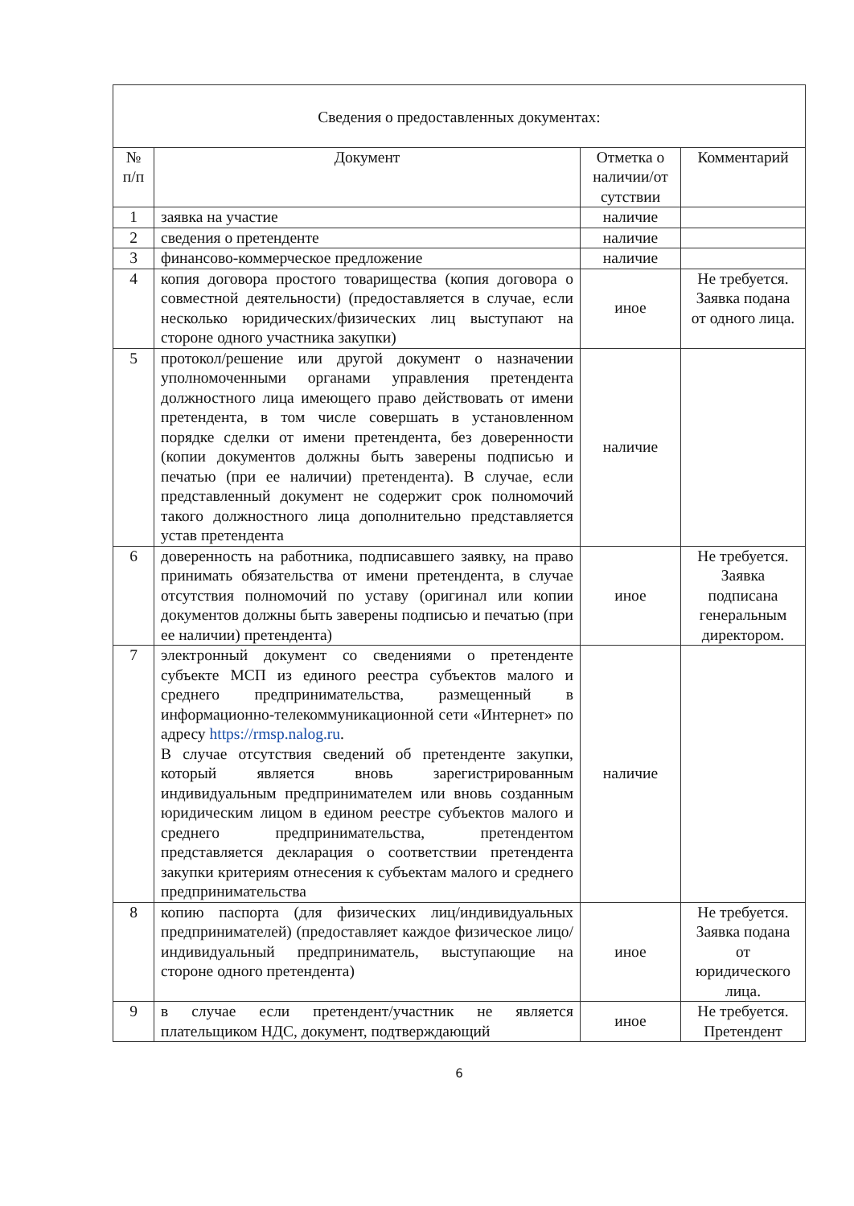| Сведения о предоставленных документах: | | | |
| --- | --- | --- | --- |
| № п/п | Документ | Отметка о наличии/от сутствии | Комментарий |
| 1 | заявка на участие | наличие | |
| 2 | сведения о претенденте | наличие | |
| 3 | финансово-коммерческое предложение | наличие | |
| 4 | копия договора простого товарищества (копия договора о совместной деятельности) (предоставляется в случае, если несколько юридических/физических лиц выступают на стороне одного участника закупки) | иное | Не требуется. Заявка подана от одного лица. |
| 5 | протокол/решение или другой документ о назначении уполномоченными органами управления претендента должностного лица имеющего право действовать от имени претендента, в том числе совершать в установленном порядке сделки от имени претендента, без доверенности (копии документов должны быть заверены подписью и печатью (при ее наличии) претендента). В случае, если представленный документ не содержит срок полномочий такого должностного лица дополнительно представляется устав претендента | наличие | |
| 6 | доверенность на работника, подписавшего заявку, на право принимать обязательства от имени претендента, в случае отсутствия полномочий по уставу (оригинал или копии документов должны быть заверены подписью и печатью (при ее наличии) претендента) | иное | Не требуется. Заявка подписана генеральным директором. |
| 7 | электронный документ со сведениями о претенденте субъекте МСП из единого реестра субъектов малого и среднего предпринимательства, размещенный в информационно-телекоммуникационной сети «Интернет» по адресу https://rmsp.nalog.ru . В случае отсутствия сведений об претенденте закупки, который является вновь зарегистрированным индивидуальным предпринимателем или вновь созданным юридическим лицом в едином реестре субъектов малого и среднего предпринимательства, претендентом представляется декларация о соответствии претендента закупки критериям отнесения к субъектам малого и среднего предпринимательства | наличие | |
| 8 | копию паспорта (для физических лиц/индивидуальных предпринимателей) (предоставляет каждое физическое лицо/индивидуальный предприниматель, выступающие на стороне одного претендента) | иное | Не требуется. Заявка подана от юридического лица. |
| 9 | в случае если претендент/участник не является плательщиком НДС, документ, подтверждающий | иное | Не требуется. Претендент |
6